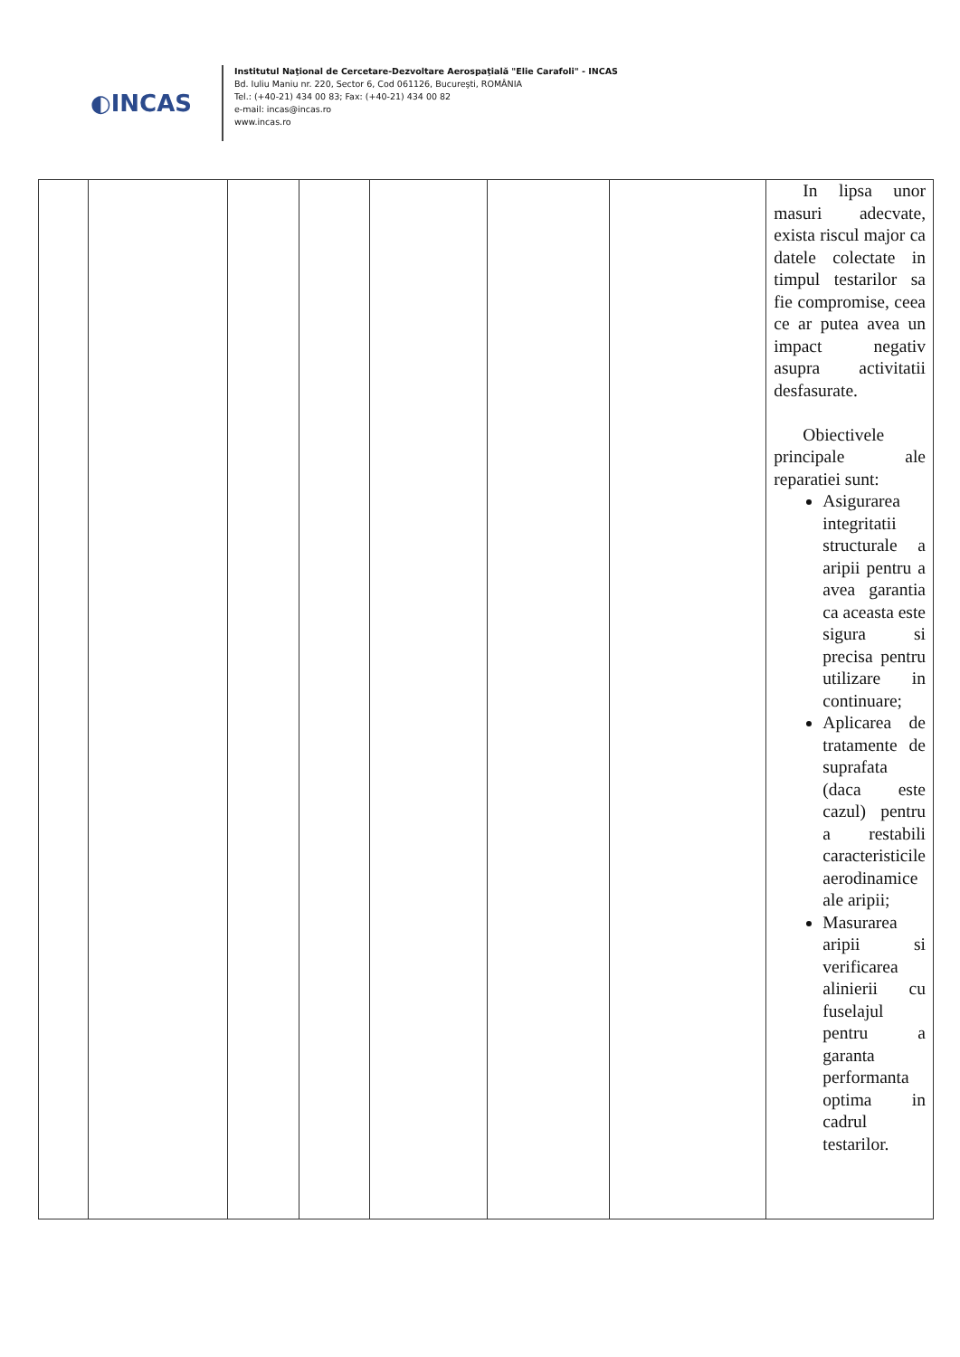◐INCAS
Institutul Naţional de Cercetare-Dezvoltare Aerospaţială "Elie Carafoli" - INCAS
Bd. Iuliu Maniu nr. 220, Sector 6, Cod 061126, Bucureşti, ROMÂNIA
Tel.: (+40-21) 434 00 83; Fax: (+40-21) 434 00 82
e-mail: incas@incas.ro
www.incas.ro
| | | | | | | | In lipsa unor masuri adecvate, exista riscul major ca datele colectate in timpul testarilor sa fie compromise, ceea ce ar putea avea un impact negativ asupra activitatii desfasurate. Obiectivele principale ale reparatiei sunt: Asigurarea integritatii structurale a aripii pentru a avea garantia ca aceasta este sigura si precisa pentru utilizare in continuare; Aplicarea de tratamente de suprafata (daca este cazul) pentru a restabili caracteristicile aerodinamice ale aripii; Masurarea aripii si verificarea alinierii cu fuselajul pentru a garanta performanta optima in cadrul testarilor. |